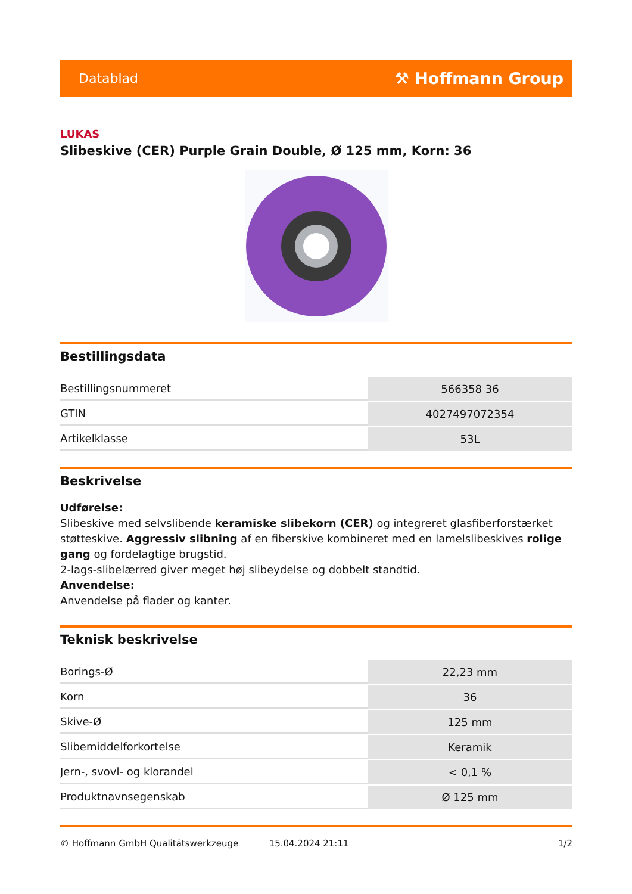Datablad ⚒ Hoffmann Group
LUKAS
Slibeskive (CER) Purple Grain Double, Ø 125 mm, Korn: 36
Bestillingsdata
| Bestillingsnummeret | 566358 36 |
| GTIN | 4027497072354 |
| Artikelklasse | 53L |
Beskrivelse
Udførelse:
Slibeskive med selvslibende keramiske slibekorn (CER) og integreret glasfiberforstærket støtteskive. Aggressiv slibning af en fiberskive kombineret med en lamelslibeskives rolige gang og fordelagtige brugstid.
2-lags-slibelærred giver meget høj slibeydelse og dobbelt standtid.
Anvendelse:
Anvendelse på flader og kanter.
Teknisk beskrivelse
| Borings-Ø | 22,23 mm |
| Korn | 36 |
| Skive-Ø | 125 mm |
| Slibemiddelforkortelse | Keramik |
| Jern-, svovl- og klorandel | < 0,1 % |
| Produktnavnsegenskab | Ø 125 mm |
© Hoffmann GmbH Qualitätswerkzeuge 15.04.2024 21:11 1/2